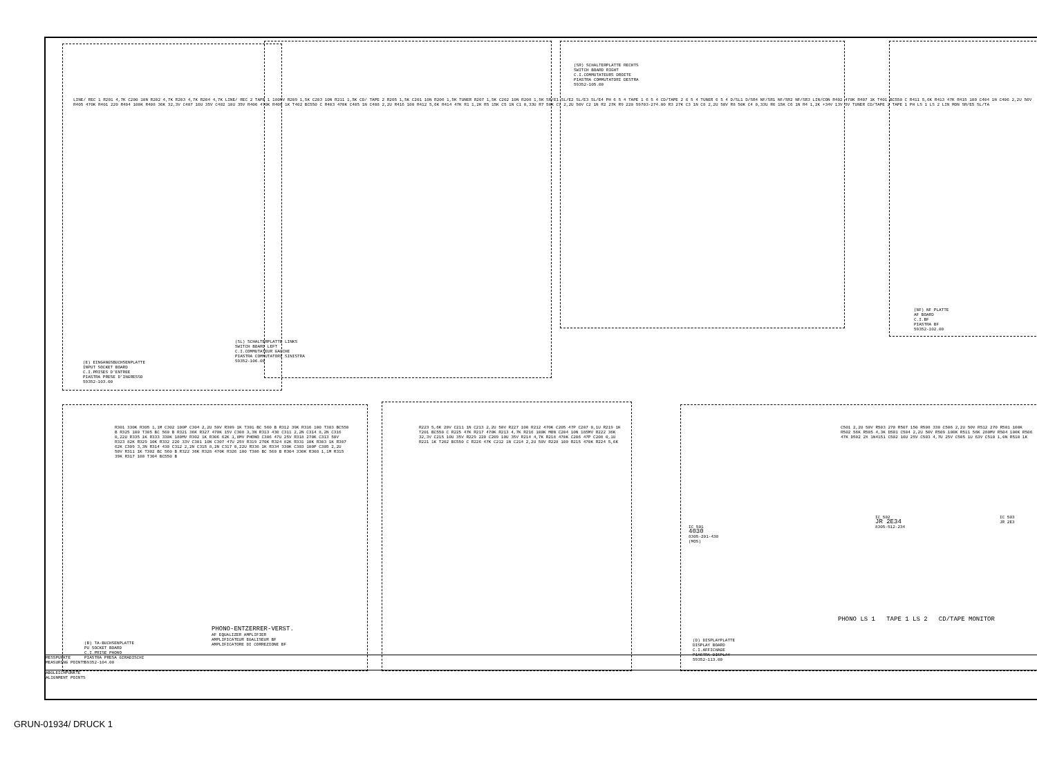(E) EINGANGSBUCHSENPLATTE
INPUT SOCKET BOARD
C.I.PRISES D'ENTREE
PIASTRA PRESE D'INGRESSO
59352-103.00
(SL) SCHALTERPLATTE LINKS
SWITCH BOARD LEFT
C.I.COMMUTATEUR GAUCHE
PIASTRA COMMUTATORI SINISTRA
59352-106.00
(SR) SCHALTERPLATTE RECHTS
SWITCH BOARD RIGHT
C.I.COMMUTATEURS DROITE
PIASTRA COMMUTATORI DESTRA
59352-105.00
(NF) NF PLATTE
AF BOARD
C.I.BF
PIASTRA BF
59352-102.00
(B) TA-BUCHSENPLATTE
PU SOCKET BOARD
C.I.PRISE PHONO
PIASTRA PRESA GIRADISCHI
59352-104.00
PHONO-ENTZERRER-VERST.
AF EQUALIZER AMPLIFIER
AMPLIFICATEUR EGALISEUR BF
AMPLIFICATORE DI CORREZIONE BF
(D) DISPLAYPLATTE
DISPLAY BOARD
C.I.AFFICHAGE
PIASTRA DISPLAY
59352-113.00
IC 501
4030
8305-201-430
(MOS)
IC 502
JR 2E34
8305-512-234
IC 503
JR 2E3
PHONO LS 1 TAPE 1 LS 2 CD/TAPE MONITOR
LINE/ REC 1 R201 4,7K C200 10N R202 4,7K R203 4,7K R204 4,7K LINE/ REC 2 TAPE 1 180MV R209 1,5K C203 10N R211 1,5K CD/ TAPE 2 R205 1,5K C201 10N R206 1,5K TUNER R207 1,5K C202 10N R208 1,5K SR/E1 SL/E2 SL/E3 SL/E4 PH 6 5 4 TAPE 1 6 5 4 CD/TAPE 2 6 5 4 TUNER 6 5 4 D/SL1 D/SR4 NF/SR1 NF/SR2 NF/SR3 LIN/CON R402 470K R407 1K T401 BC550 C R411 5,6K R413 47K R415 100 C404 1N C406 2,2U 50V R405 470K R401 220 R404 100K R408 36K 32,3V C407 10U 35V C402 10U 35V R406 470K R409 1K T402 BC550 C R403 470K C405 1N C408 2,2U R416 100 R412 5,6K R414 47K R1 1,2K R5 15K C5 1N C1 0,33U R7 50K C7 2,2U 50V C2 1N R2 27K R9 220 59703-274.00 R3 27K C3 1N C8 2,2U 50V R8 50K C4 0,33U R6 15K C6 1N R4 1,2K +34V 13V 5V TUNER CD/TAPE 2 TAPE 1 PH LS 1 LS 2 LIN MON SR/E5 SL/TA
R301 330K R305 1,1M C302 100P C304 2,2U 50V R309 1K T301 BC 560 B R312 39K R316 100 T303 BC550 B R325 100 T305 BC 560 B R321 36K R327 470K 15V C308 3,3N R313 430 C311 2,2N C314 8,2N C316 0,22U R335 1K R333 330K 180MV R302 1K R306 62K 1,8MV PHONO C306 47U 25V R318 270K C313 50V R323 82K R329 10K R332 220 33V C301 10N C307 47U 25V R319 270K R324 82K R331 10K R303 1K R307 62K C309 3,3N R314 430 C312 2,2N C315 8,2N C317 0,22U R336 1K R334 330K C303 100P C305 2,2U 50V R311 1K T302 BC 560 B R322 36K R328 470K R326 100 T306 BC 560 B R304 330K R308 1,1M R315 39K R317 100 T304 BC550 B
R223 5,6K 20V C211 1N C213 2,2U 50V R227 100 R212 470K C205 47P C207 0,1U R219 1K T201 BC550 C R225 47K R217 470K R213 4,7K R216 100K MON C204 10N 185MV R222 36K 32,3V C215 10U 35V R229 220 C209 10U 35V R214 4,7K R218 470K C206 47P C208 0,1U R221 1K T202 BC550 C R226 47K C212 1N C214 2,2U 50V R228 100 R215 470K R224 5,6K
C501 2,2U 50V R503 270 R507 150 R508 330 C506 2,2U 50V R512 270 R501 100K R502 56K R505 4,3K D501 C504 2,2U 50V R509 100K R511 56K 280MV R504 100K R506 47K D502 2X 1N4151 C502 10U 25V C503 4,7U 25V C505 1U 63V C510 1,0N R510 1K
MESSPUNKTE
MEASURING POINTS
ABGLEICHPUNKTE
ALIGNMENT POINTS
GRUN-01934/ DRUCK 1